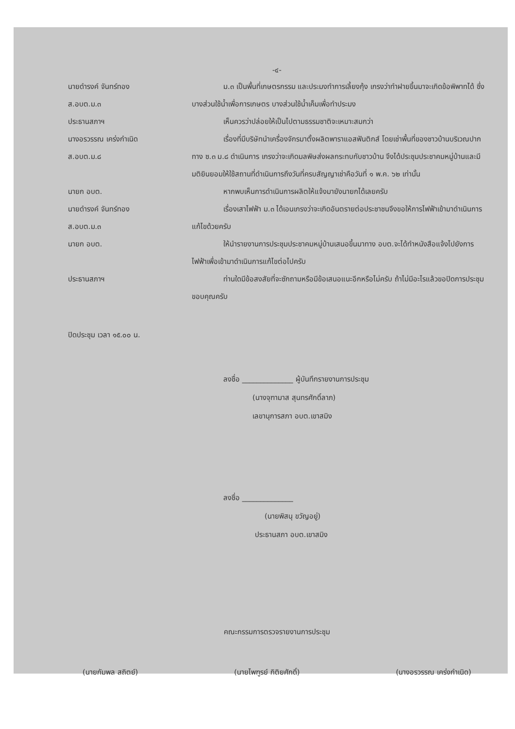-๔-
นายดำรงค์ จันทร์ทอง
ส.อบต.ม.๓
ม.๓ เป็นพื้นที่เกษตรกรรม และประมงทำการเลี้ยงกุ้ง เกรงว่าทำฝายขึ้นมาจะเกิดข้อพิพาทได้ ซึ่งบางส่วนใช้น้ำเพื่อการเกษตร บางส่วนใช้น้ำเค็มเพื่อทำประมง
ประธานสภาฯ เห็นควรว่าปล่อยให้เป็นไปตามธรรมชาติจะเหมาะสมกว่า
นางอรวรรณ เคร่งกำเนิด
ส.อบต.ม.๘
เรื่องที่มีบริษัทนำเครื่องจักรมาตั้งผลิตพาราแอสฟันติกส์ โดยเช่าพื้นที่ของชาวบ้านบริเวณปากทาง ซ.๓ ม.๘ ดำเนินการ เกรงว่าจะเกิดมลพิษส่งผลกระทบกับชาวบ้าน จึงได้ประชุมประชาคมหมู่บ้านและมีมติยินยอมให้ใช้สถานที่ดำเนินการถึงวันที่ครบสัญญาเช่าคือวันที่ ๑ พ.ค. ๖๒ เท่านั้น
นายก อบต. หากพบเห็นการดำเนินการผลิตให้แจ้งมายังนายกได้เลยครับ
นายดำรงค์ จันทร์ทอง
ส.อบต.ม.๓
เรื่องเสาไฟฟ้า ม.๓ ได้เอนเกรงว่าจะเกิดอันตรายต่อประชาชนจึงขอให้การไฟฟ้าเข้ามาดำเนินการแก้ไขด้วยครับ
นายก อบต. ให้นำรายงานการประชุมประชาคมหมู่บ้านเสนอขึ้นมาทาง อบต.จะได้ทำหนังสือแจ้งไปยังการไฟฟ้าเพื่อเข้ามาดำเนินการแก้ไขต่อไปครับ
ประธานสภาฯ ท่านใดมีข้อสงสัยที่จะซักถามหรือมีข้อเสนอแนะอีกหรือไม่ครับ ถ้าไม่มีอะไรแล้วขอปิดการประชุมขอบคุณครับ
ปิดประชุม เวลา ๑๕.๐๐ น.
ลงชื่อ ______________ ผู้บันทึกรายงานการประชุม
(นางจุฑามาส สุนทรศักดิ์ลาภ)
เลขานุการสภา อบต.เขาสมิง
ลงชื่อ ______________
(นายพิสนุ ขวัญอยู่)
ประธานสภา อบต.เขาสมิง
คณะกรรมการตรวจรายงานการประชุม
(นายกัมพล สถิตย์) (นายไพฑูรย์ กิติยศักดิ์) (นางอรวรรณ เคร่งกำเนิด)